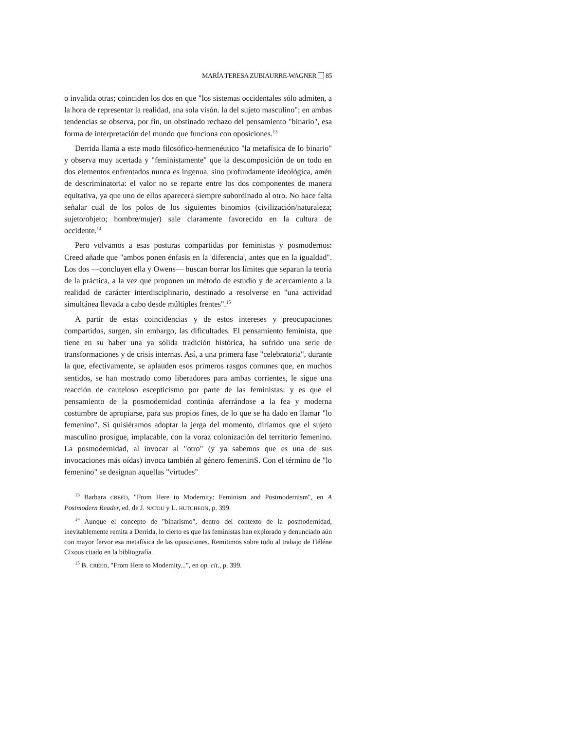MARÍA TERESA ZUBIAURRE-WAGNER 85
o invalida otras; coinciden los dos en que "los sistemas occidentales sólo admiten, a la hora de representar la realidad, ana sola visón. la del sujeto masculino"; en ambas tendencias se observa, por fin, un obstinado rechazo del pensamiento "binario", esa forma de interpretación de! mundo que funciona con oposiciones.<sup>13</sup>
Derrida llama a este modo filosófico-hermenéutico "la metafísica de lo binario" y observa muy acertada y "feministamente" que la descomposición de un todo en dos elementos enfrentados nunca es ingenua, sino profundamente ideológica, amén de descriminatoria: el valor no se reparte entre los dos componentes de manera equitativa, ya que uno de ellos aparecerá siempre subordinado al otro. No hace falta señalar cuál de los polos de los siguientes binomios (civilización/naturaleza; sujeto/objeto; hombre/mujer) sale claramente favorecido en la cultura de occidente.<sup>14</sup>
Pero volvamos a esas posturas compartidas por feministas y posmodernos: Creed añade que "ambos ponen énfasis en la 'diferencia', antes que en la igualdad". Los dos —concluyen ella y Owens— buscan borrar los límites que separan la teoría de la práctica, a la vez que proponen un método de estudio y de acercamiento a la realidad de carácter interdisciplinario, destinado a resolverse en "una actividad simultánea llevada a cabo desde múltiples frentes".<sup>15</sup>
A partir de estas coincidencias y de estos intereses y preocupaciones compartidos, surgen, sin embargo, las dificultades. El pensamiento feminista, que tiene en su haber una ya sólida tradición histórica, ha sufrido una serie de transformaciones y de crisis internas. Así, a una primera fase "celebratoria", durante la que, efectivamente, se aplauden esos primeros rasgos comunes que, en muchos sentidos, se han mostrado como liberadores para ambas corrientes, le sigue una reacción de cauteloso escepticismo por parte de las feministas: y es que el pensamiento de la posmodernidad continúa aferrándose a la fea y moderna costumbre de apropiarse, para sus propios fines, de lo que se ha dado en llamar "lo femenino". Si quisiéramos adoptar la jerga del momento, diríamos que el sujeto masculino prosigue, implacable, con la voraz colonización del territorio femenino. La posmodernidad, al invocar al "otro" (y ya sabemos que es una de sus invocaciones más oídas) invoca también al género femeniriS. Con el término de "lo femenino" se designan aquellas "virtudes"
<sup>13</sup> Barbara CREED, "From Here to Modernity: Feminism and Postmodernism", en A Postmodern Reader, ed. de J. NATOU y L. HUTCHEON, p. 399.
<sup>14</sup> Aunque el concepto de "binarismo", dentro del contexto de la posmodernidad, inevitablemente remita a Derrida, lo cierto es que las feministas han explorado y denunciado aún con mayor fervor esa metafísica de las oposiciones. Remitimos sobre todo al trabajo de Héléne Cixous citado en la bibliografía.
<sup>15</sup> B. CREED, "From Here to Modemity...", en op. cit., p. 399.